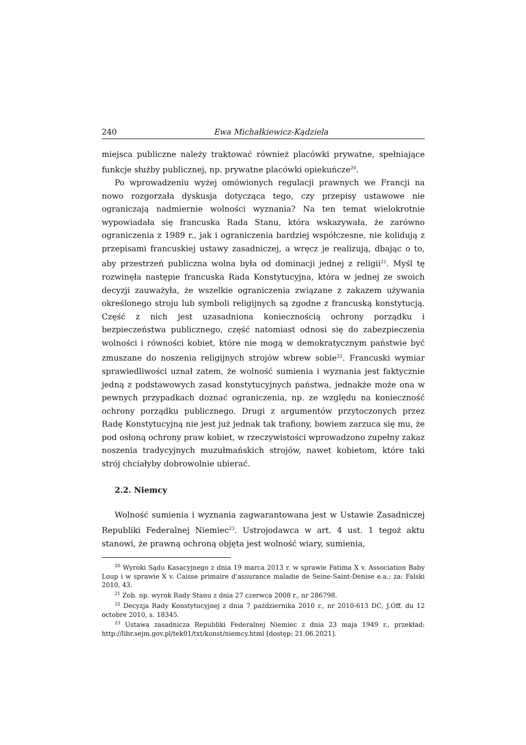240 Ewa Michałkiewicz-Kądziela
miejsca publiczne należy traktować również placówki prywatne, spełniające funkcje służby publicznej, np. prywatne placówki opiekuńcze<sup>20</sup>.
Po wprowadzeniu wyżej omówionych regulacji prawnych we Francji na nowo rozgorzała dyskusja dotycząca tego, czy przepisy ustawowe nie ograniczają nadmiernie wolności wyznania? Na ten temat wielokrotnie wypowiadała się francuska Rada Stanu, która wskazywała, że zarówno ograniczenia z 1989 r., jak i ograniczenia bardziej współczesne, nie kolidują z przepisami francuskiej ustawy zasadniczej, a wręcz je realizują, dbając o to, aby przestrzeń publiczna wolna była od dominacji jednej z religii<sup>21</sup>. Myśl tę rozwinęła następie francuska Rada Konstytucyjna, która w jednej ze swoich decyzji zauważyła, że wszelkie ograniczenia związane z zakazem używania określonego stroju lub symboli religijnych są zgodne z francuską konstytucją. Część z nich jest uzasadniona koniecznością ochrony porządku i bezpieczeństwa publicznego, część natomiast odnosi się do zabezpieczenia wolności i równości kobiet, które nie mogą w demokratycznym państwie być zmuszane do noszenia religijnych strojów wbrew sobie<sup>22</sup>. Francuski wymiar sprawiedliwości uznał zatem, że wolność sumienia i wyznania jest faktycznie jedną z podstawowych zasad konstytucyjnych państwa, jednakże może ona w pewnych przypadkach doznać ograniczenia, np. ze względu na konieczność ochrony porządku publicznego. Drugi z argumentów przytoczonych przez Radę Konstytucyjną nie jest już jednak tak trafiony, bowiem zarzuca się mu, że pod osłoną ochrony praw kobiet, w rzeczywistości wprowadzono zupełny zakaz noszenia tradycyjnych muzułmańskich strojów, nawet kobietom, które taki strój chciałyby dobrowolnie ubierać.
2.2. Niemcy
Wolność sumienia i wyznania zagwarantowana jest w Ustawie Zasadniczej Republiki Federalnej Niemiec<sup>23</sup>. Ustrojodawca w art. 4 ust. 1 tegoż aktu stanowi, że prawną ochroną objęta jest wolność wiary, sumienia,
<sup>20</sup> Wyroki Sądu Kasacyjnego z dnia 19 marca 2013 r. w sprawie Fatima X v. Association Baby Loup i w sprawie X v. Caisse primaire d’assurance maladie de Seine-Saint-Denise e.a.; za: Falski 2010, 43.
<sup>21</sup> Zob. np. wyrok Rady Stanu z dnia 27 czerwca 2008 r., nr 286798.
<sup>22</sup> Decyzja Rady Konstytucyjnej z dnia 7 października 2010 r., nr 2010-613 DC, J.Off. du 12 octobre 2010, s. 18345.
<sup>23</sup> Ustawa zasadnicza Republiki Federalnej Niemiec z dnia 23 maja 1949 r., przekład: http://libr.sejm.gov.pl/tek01/txt/konst/niemcy.html [dostęp: 21.06.2021].